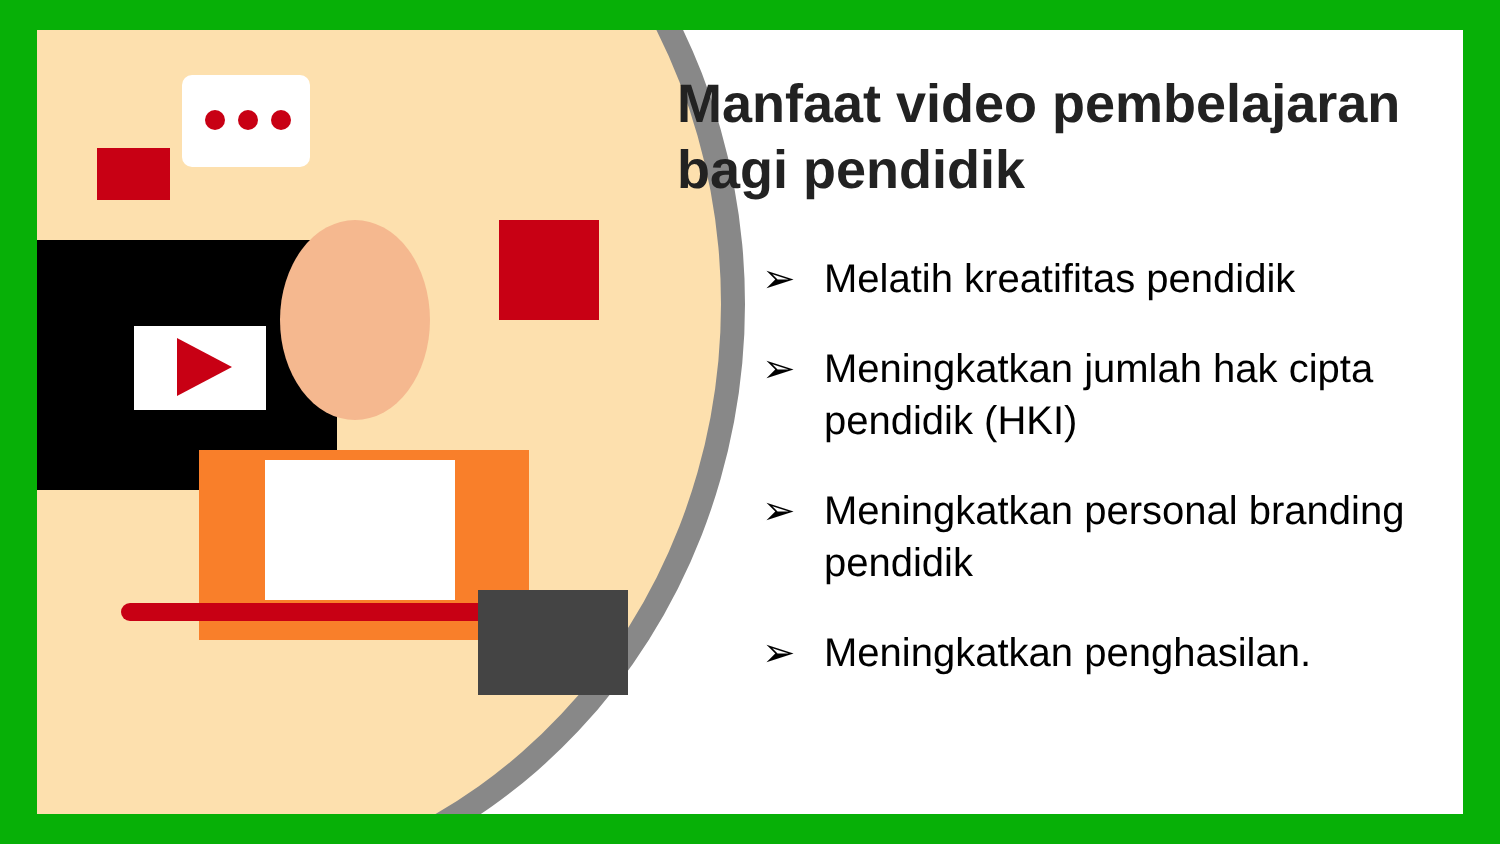Manfaat video pembelajaran bagi pendidik
➢ Melatih kreatifitas pendidik
➢ Meningkatkan jumlah hak cipta pendidik (HKI)
➢ Meningkatkan personal branding pendidik
➢ Meningkatkan penghasilan.